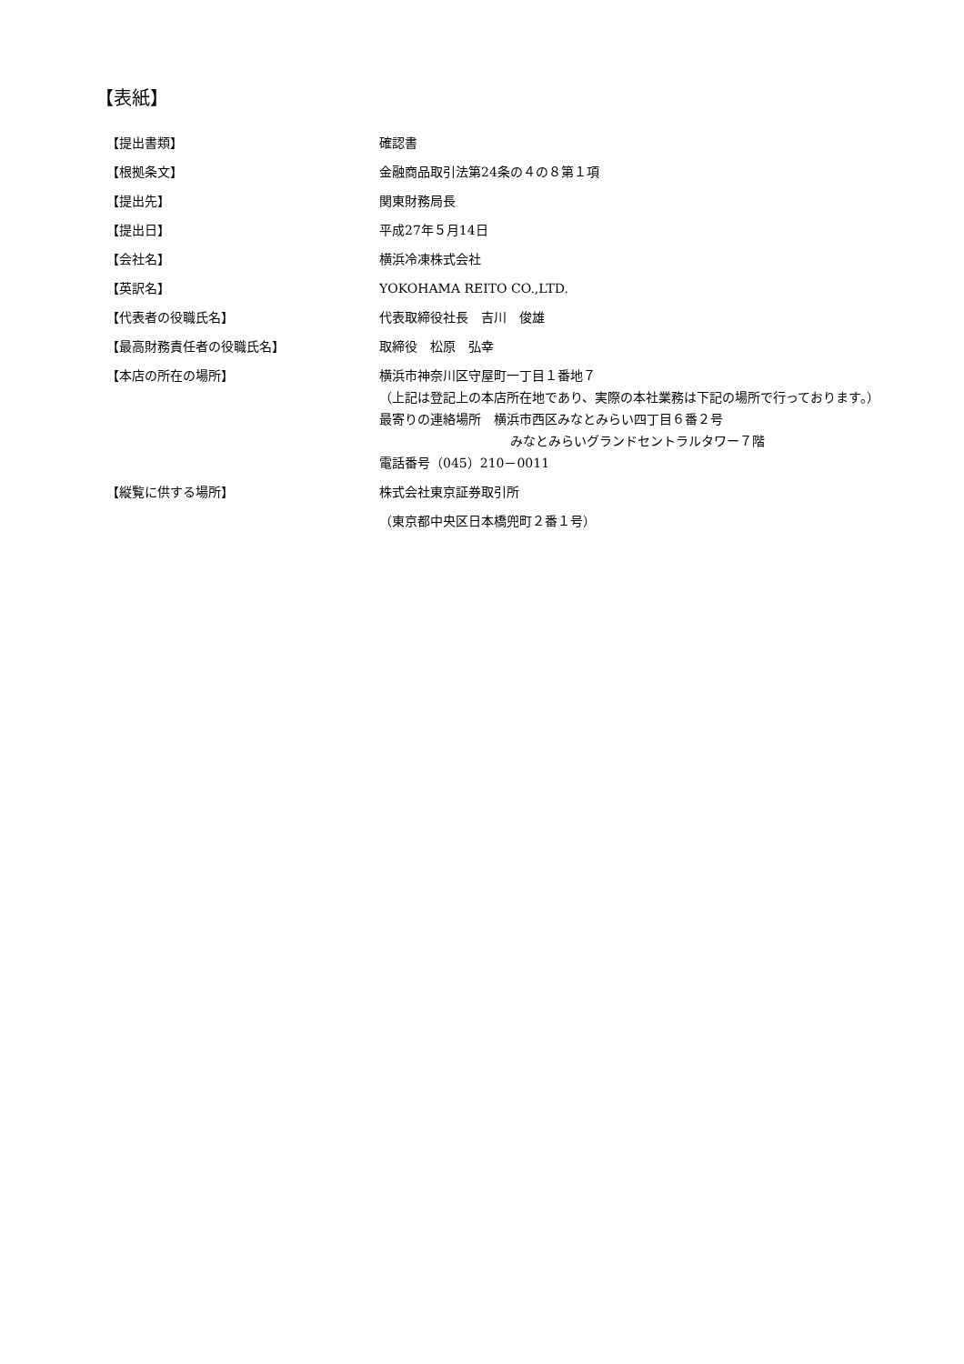【表紙】
【提出書類】 確認書
【根拠条文】 金融商品取引法第24条の４の８第１項
【提出先】 関東財務局長
【提出日】 平成27年５月14日
【会社名】 横浜冷凍株式会社
【英訳名】 YOKOHAMA REITO CO.,LTD.
【代表者の役職氏名】 代表取締役社長　吉川　俊雄
【最高財務責任者の役職氏名】 取締役　松原　弘幸
【本店の所在の場所】 横浜市神奈川区守屋町一丁目１番地７
（上記は登記上の本店所在地であり、実際の本社業務は下記の場所で行っております。）
最寄りの連絡場所　横浜市西区みなとみらい四丁目６番２号
みなとみらいグランドセントラルタワー７階
電話番号（045）210－0011
【縦覧に供する場所】 株式会社東京証券取引所
（東京都中央区日本橋兜町２番１号）